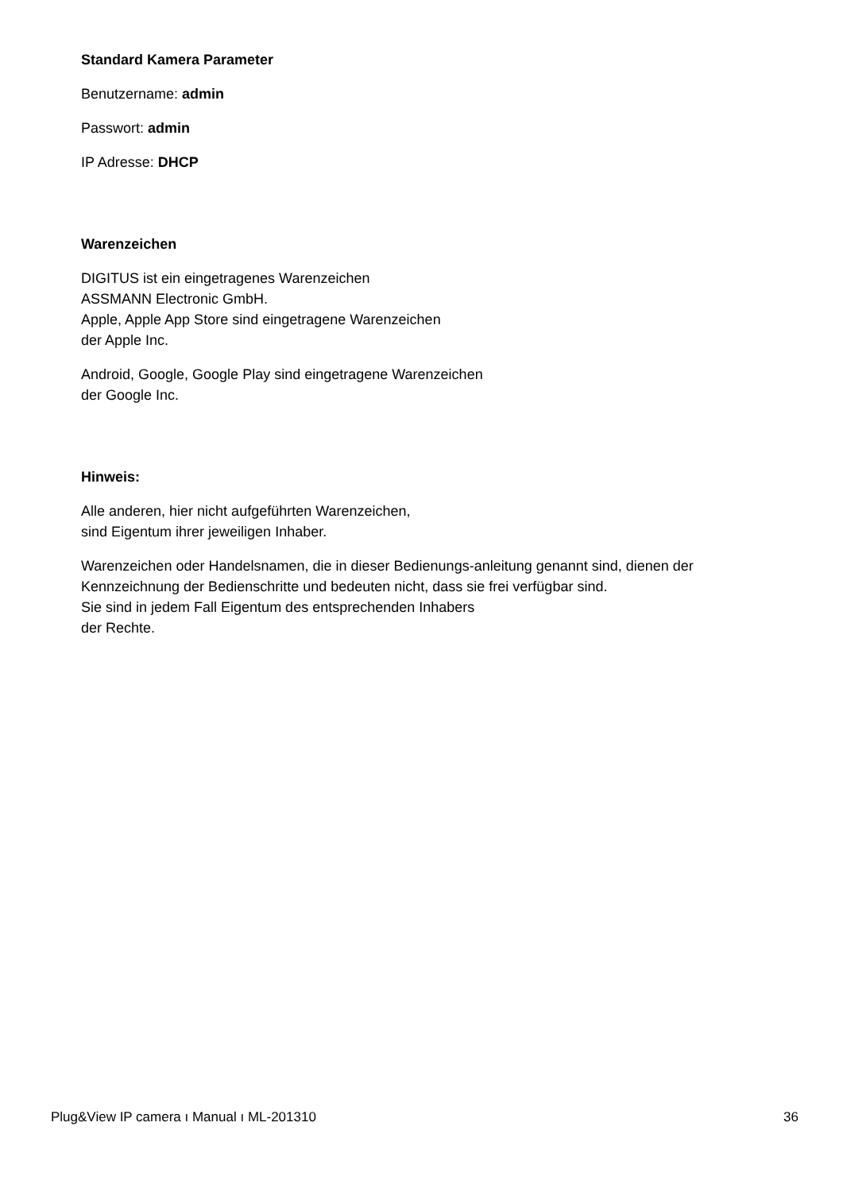Standard Kamera Parameter
Benutzername: admin
Passwort: admin
IP Adresse: DHCP
Warenzeichen
DIGITUS ist ein eingetragenes Warenzeichen
ASSMANN Electronic GmbH.
Apple, Apple App Store sind eingetragene Warenzeichen
der Apple Inc.
Android, Google, Google Play sind eingetragene Warenzeichen
der Google Inc.
Hinweis:
Alle anderen, hier nicht aufgeführten Warenzeichen,
sind Eigentum ihrer jeweiligen Inhaber.
Warenzeichen oder Handelsnamen, die in dieser Bedienungs-anleitung genannt sind, dienen der Kennzeichnung der Bedienschritte und bedeuten nicht, dass sie frei verfügbar sind.
Sie sind in jedem Fall Eigentum des entsprechenden Inhabers
der Rechte.
Plug&View IP camera ı Manual ı ML-201310 36